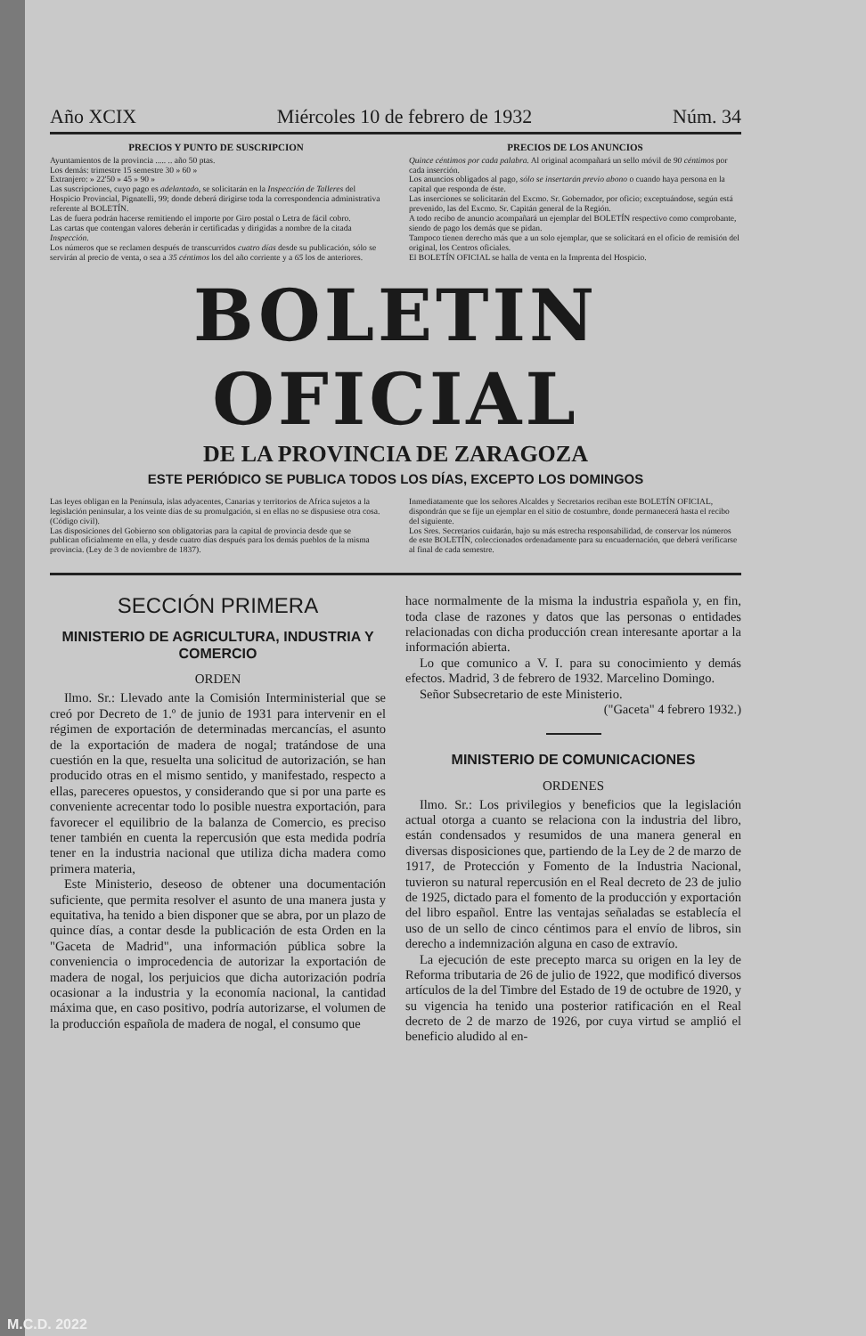Año XCIX Miércoles 10 de febrero de 1932 Núm. 34
PRECIOS Y PUNTO DE SUSCRIPCION
Ayuntamientos de la provincia ..... .. año 50 ptas.
Los demás: trimestre 15 semestre 30 » 60 »
Extranjero: » 22'50 » 45 » 90 »
Las suscripciones, cuyo pago es adelantado, se solicitarán en la Inspección de Talleres del Hospicio Provincial, Pignatelli, 99; donde deberá dirigirse toda la correspondencia administrativa referente al BOLETÍN.
Las de fuera podrán hacerse remitiendo el importe por Giro postal o Letra de fácil cobro.
Las cartas que contengan valores deberán ir certificadas y dirigidas a nombre de la citada Inspección.
Los números que se reclamen después de transcurridos cuatro días desde su publicación, sólo se servirán al precio de venta, o sea a 35 céntimos los del año corriente y a 65 los de anteriores.
PRECIOS DE LOS ANUNCIOS
Quince céntimos por cada palabra. Al original acompañará un sello móvil de 90 céntimos por cada inserción.
Los anuncios obligados al pago, sólo se insertarán previo abono o cuando haya persona en la capital que responda de éste.
Las inserciones se solicitarán del Excmo. Sr. Gobernador, por oficio; exceptuándose, según está prevenido, las del Excmo. Sr. Capitán general de la Región.
A todo recibo de anuncio acompañará un ejemplar del BOLETÍN respectivo como comprobante, siendo de pago los demás que se pidan.
Tampoco tienen derecho más que a un solo ejemplar, que se solicitará en el oficio de remisión del original, los Centros oficiales.
El BOLETÍN OFICIAL se halla de venta en la Imprenta del Hospicio.
BOLETIN OFICIAL
DE LA PROVINCIA DE ZARAGOZA
ESTE PERIÓDICO SE PUBLICA TODOS LOS DÍAS, EXCEPTO LOS DOMINGOS
Las leyes obligan en la Península, islas adyacentes, Canarias y territorios de Africa sujetos a la legislación peninsular, a los veinte días de su promulgación, si en ellas no se dispusiese otra cosa. (Código civil).
Las disposiciones del Gobierno son obligatorias para la capital de provincia desde que se publican oficialmente en ella, y desde cuatro días después para los demás pueblos de la misma provincia. (Ley de 3 de noviembre de 1837).
Inmediatamente que los señores Alcaldes y Secretarios reciban este BOLETÍN OFICIAL, dispondrán que se fije un ejemplar en el sitio de costumbre, donde permanecerá hasta el recibo del siguiente.
Los Sres. Secretarios cuidarán, bajo su más estrecha responsabilidad, de conservar los números de este BOLETÍN, coleccionados ordenadamente para su encuadernación, que deberá verificarse al final de cada semestre.
SECCIÓN PRIMERA
MINISTERIO DE AGRICULTURA, INDUSTRIA Y COMERCIO
ORDEN
Ilmo. Sr.: Llevado ante la Comisión Interministerial que se creó por Decreto de 1.º de junio de 1931 para intervenir en el régimen de exportación de determinadas mercancías, el asunto de la exportación de madera de nogal; tratándose de una cuestión en la que, resuelta una solicitud de autorización, se han producido otras en el mismo sentido, y manifestado, respecto a ellas, pareceres opuestos, y considerando que si por una parte es conveniente acrecentar todo lo posible nuestra exportación, para favorecer el equilibrio de la balanza de Comercio, es preciso tener también en cuenta la repercusión que esta medida podría tener en la industria nacional que utiliza dicha madera como primera materia,
Este Ministerio, deseoso de obtener una documentación suficiente, que permita resolver el asunto de una manera justa y equitativa, ha tenido a bien disponer que se abra, por un plazo de quince días, a contar desde la publicación de esta Orden en la "Gaceta de Madrid", una información pública sobre la conveniencia o improcedencia de autorizar la exportación de madera de nogal, los perjuicios que dicha autorización podría ocasionar a la industria y la economía nacional, la cantidad máxima que, en caso positivo, podría autorizarse, el volumen de la producción española de madera de nogal, el consumo que
hace normalmente de la misma la industria española y, en fin, toda clase de razones y datos que las personas o entidades relacionadas con dicha producción crean interesante aportar a la información abierta.
Lo que comunico a V. I. para su conocimiento y demás efectos. Madrid, 3 de febrero de 1932. Marcelino Domingo.
Señor Subsecretario de este Ministerio.
("Gaceta" 4 febrero 1932.)
MINISTERIO DE COMUNICACIONES
ORDENES
Ilmo. Sr.: Los privilegios y beneficios que la legislación actual otorga a cuanto se relaciona con la industria del libro, están condensados y resumidos de una manera general en diversas disposiciones que, partiendo de la Ley de 2 de marzo de 1917, de Protección y Fomento de la Industria Nacional, tuvieron su natural repercusión en el Real decreto de 23 de julio de 1925, dictado para el fomento de la producción y exportación del libro español. Entre las ventajas señaladas se establecía el uso de un sello de cinco céntimos para el envío de libros, sin derecho a indemnización alguna en caso de extravío.
La ejecución de este precepto marca su origen en la ley de Reforma tributaria de 26 de julio de 1922, que modificó diversos artículos de la del Timbre del Estado de 19 de octubre de 1920, y su vigencia ha tenido una posterior ratificación en el Real decreto de 2 de marzo de 1926, por cuya virtud se amplió el beneficio aludido al en-
M.C.D. 2022